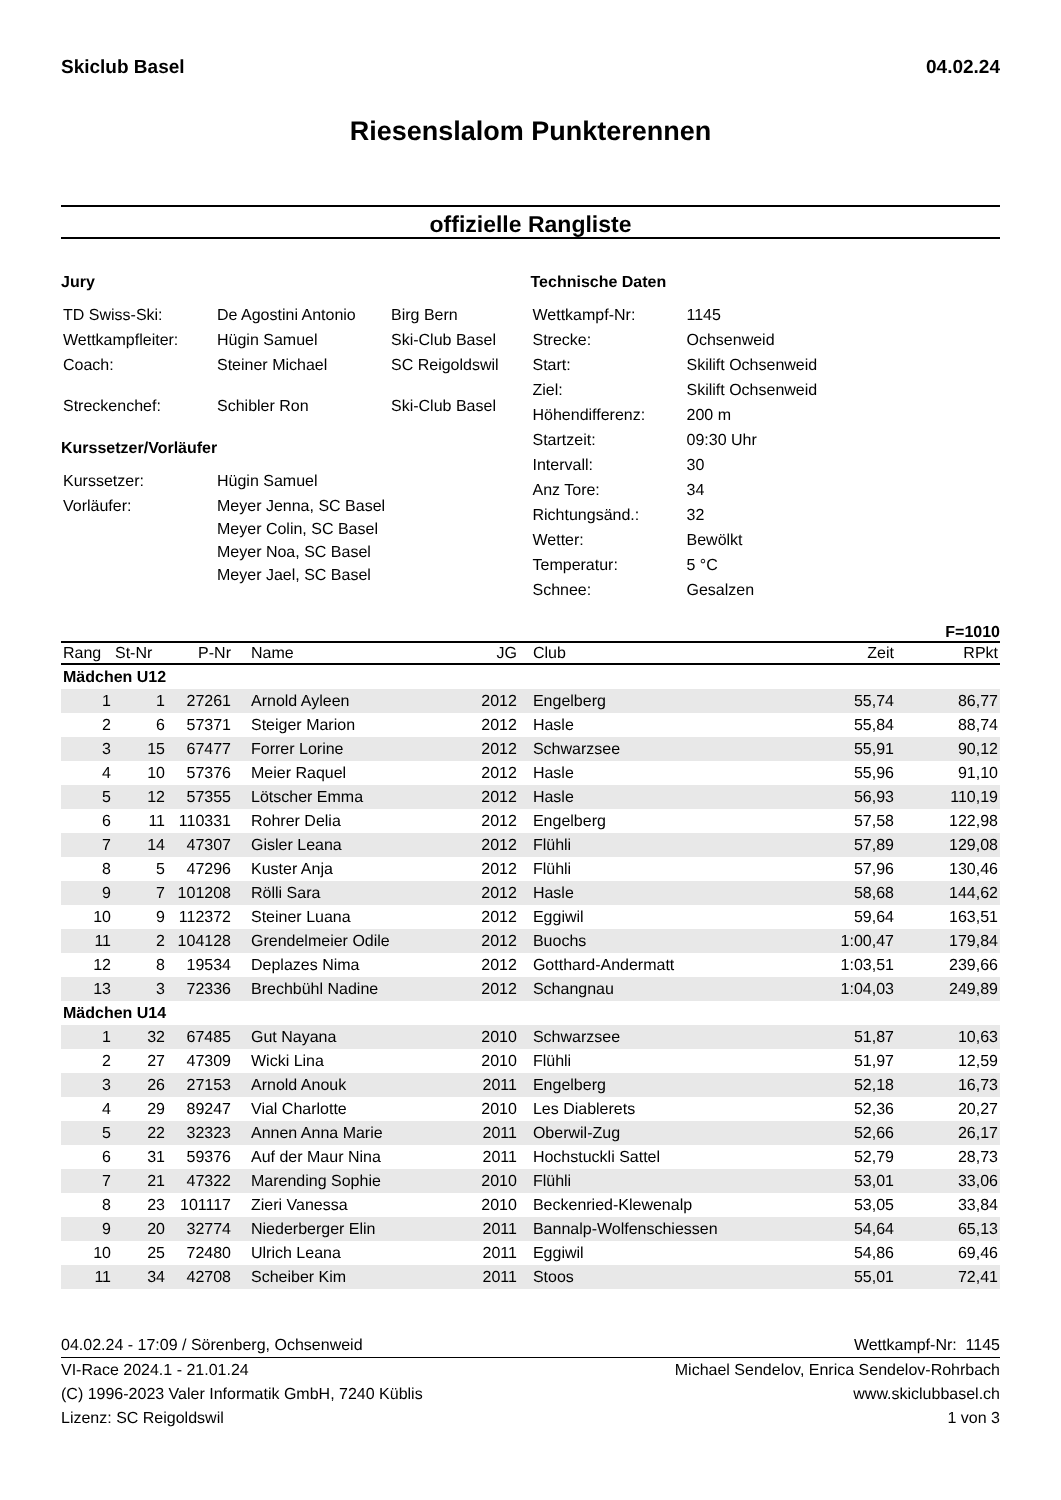Skiclub Basel 04.02.24
Riesenslalom Punkterennen
offizielle Rangliste
Jury
| TD Swiss-Ski: | De Agostini Antonio | Birg Bern |
| Wettkampfleiter: | Hügin Samuel | Ski-Club Basel |
| Coach: | Steiner Michael | SC Reigoldswil |
| Streckenchef: | Schibler Ron | Ski-Club Basel |
Kurssetzer/Vorläufer
| Kurssetzer: | Hügin Samuel |
| Vorläufer: | Meyer Jenna, SC Basel Meyer Colin, SC Basel Meyer Noa, SC Basel Meyer Jael, SC Basel |
Technische Daten
| Wettkampf-Nr: | 1145 |
| Strecke: | Ochsenweid |
| Start: | Skilift Ochsenweid |
| Ziel: | Skilift Ochsenweid |
| Höhendifferenz: | 200 m |
| Startzeit: | 09:30 Uhr |
| Intervall: | 30 |
| Anz Tore: | 34 |
| Richtungsänd.: | 32 |
| Wetter: | Bewölkt |
| Temperatur: | 5 °C |
| Schnee: | Gesalzen |
F=1010
| Rang | St-Nr | P-Nr | Name | JG | Club | Zeit | RPkt |
| --- | --- | --- | --- | --- | --- | --- | --- |
| Mädchen U12 | | | | | | | |
| 1 | 1 | 27261 | Arnold Ayleen | 2012 | Engelberg | 55,74 | 86,77 |
| 2 | 6 | 57371 | Steiger Marion | 2012 | Hasle | 55,84 | 88,74 |
| 3 | 15 | 67477 | Forrer Lorine | 2012 | Schwarzsee | 55,91 | 90,12 |
| 4 | 10 | 57376 | Meier Raquel | 2012 | Hasle | 55,96 | 91,10 |
| 5 | 12 | 57355 | Lötscher Emma | 2012 | Hasle | 56,93 | 110,19 |
| 6 | 11 | 110331 | Rohrer Delia | 2012 | Engelberg | 57,58 | 122,98 |
| 7 | 14 | 47307 | Gisler Leana | 2012 | Flühli | 57,89 | 129,08 |
| 8 | 5 | 47296 | Kuster Anja | 2012 | Flühli | 57,96 | 130,46 |
| 9 | 7 | 101208 | Rölli Sara | 2012 | Hasle | 58,68 | 144,62 |
| 10 | 9 | 112372 | Steiner Luana | 2012 | Eggiwil | 59,64 | 163,51 |
| 11 | 2 | 104128 | Grendelmeier Odile | 2012 | Buochs | 1:00,47 | 179,84 |
| 12 | 8 | 19534 | Deplazes Nima | 2012 | Gotthard-Andermatt | 1:03,51 | 239,66 |
| 13 | 3 | 72336 | Brechbühl Nadine | 2012 | Schangnau | 1:04,03 | 249,89 |
| Mädchen U14 | | | | | | | |
| 1 | 32 | 67485 | Gut Nayana | 2010 | Schwarzsee | 51,87 | 10,63 |
| 2 | 27 | 47309 | Wicki Lina | 2010 | Flühli | 51,97 | 12,59 |
| 3 | 26 | 27153 | Arnold Anouk | 2011 | Engelberg | 52,18 | 16,73 |
| 4 | 29 | 89247 | Vial Charlotte | 2010 | Les Diablerets | 52,36 | 20,27 |
| 5 | 22 | 32323 | Annen Anna Marie | 2011 | Oberwil-Zug | 52,66 | 26,17 |
| 6 | 31 | 59376 | Auf der Maur Nina | 2011 | Hochstuckli Sattel | 52,79 | 28,73 |
| 7 | 21 | 47322 | Marending Sophie | 2010 | Flühli | 53,01 | 33,06 |
| 8 | 23 | 101117 | Zieri Vanessa | 2010 | Beckenried-Klewenalp | 53,05 | 33,84 |
| 9 | 20 | 32774 | Niederberger Elin | 2011 | Bannalp-Wolfenschiessen | 54,64 | 65,13 |
| 10 | 25 | 72480 | Ulrich Leana | 2011 | Eggiwil | 54,86 | 69,46 |
| 11 | 34 | 42708 | Scheiber Kim | 2011 | Stoos | 55,01 | 72,41 |
04.02.24 - 17:09 / Sörenberg, Ochsenweid Wettkampf-Nr: 1145
VI-Race 2024.1 - 21.01.24 Michael Sendelov, Enrica Sendelov-Rohrbach
(C) 1996-2023 Valer Informatik GmbH, 7240 Küblis www.skiclubbasel.ch
Lizenz: SC Reigoldswil 1 von 3